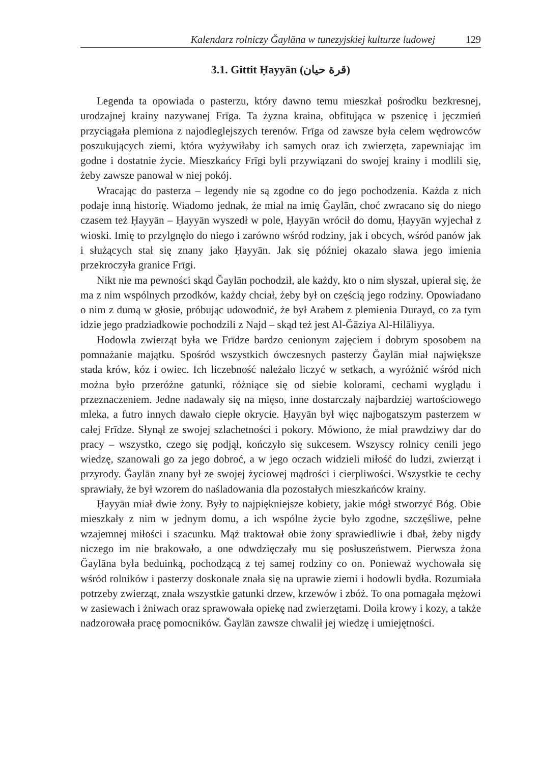Kalendarz rolniczy Ğaylāna w tunezyjskiej kulturze ludowej 129
3.1. Gittit Ḥayyān (قرة حيان)
Legenda ta opowiada o pasterzu, który dawno temu mieszkał pośrodku bezkresnej, urodzajnej krainy nazywanej Frīga. Ta żyzna kraina, obfitująca w pszenicę i jęczmień przyciągała plemiona z najodleglejszych terenów. Frīga od zawsze była celem wędrowców poszukujących ziemi, która wyżywiłaby ich samych oraz ich zwierzęta, zapewniając im godne i dostatnie życie. Mieszkańcy Frīgi byli przywiązani do swojej krainy i modlili się, żeby zawsze panował w niej pokój.
Wracając do pasterza – legendy nie są zgodne co do jego pochodzenia. Każda z nich podaje inną historię. Wiadomo jednak, że miał na imię Ğaylān, choć zwracano się do niego czasem też Ḥayyān – Ḥayyān wyszedł w pole, Ḥayyān wrócił do domu, Ḥayyān wyjechał z wioski. Imię to przylgnęło do niego i zarówno wśród rodziny, jak i obcych, wśród panów jak i służących stał się znany jako Ḥayyān. Jak się później okazało sława jego imienia przekroczyła granice Frīgi.
Nikt nie ma pewności skąd Ğaylān pochodził, ale każdy, kto o nim słyszał, upierał się, że ma z nim wspólnych przodków, każdy chciał, żeby był on częścią jego rodziny. Opowiadano o nim z dumą w głosie, próbując udowodnić, że był Arabem z plemienia Durayd, co za tym idzie jego pradziadkowie pochodzili z Najd – skąd też jest Al-Ğāziya Al-Hilāliyya.
Hodowla zwierząt była we Frīdze bardzo cenionym zajęciem i dobrym sposobem na pomnażanie majątku. Spośród wszystkich ówczesnych pasterzy Ğaylān miał największe stada krów, kóz i owiec. Ich liczebność należało liczyć w setkach, a wyróżnić wśród nich można było przeróżne gatunki, różniące się od siebie kolorami, cechami wyglądu i przeznaczeniem. Jedne nadawały się na mięso, inne dostarczały najbardziej wartościowego mleka, a futro innych dawało ciepłe okrycie. Ḥayyān był więc najbogatszym pasterzem w całej Frīdze. Słynął ze swojej szlachetności i pokory. Mówiono, że miał prawdziwy dar do pracy – wszystko, czego się podjął, kończyło się sukcesem. Wszyscy rolnicy cenili jego wiedzę, szanowali go za jego dobroć, a w jego oczach widzieli miłość do ludzi, zwierząt i przyrody. Ğaylān znany był ze swojej życiowej mądrości i cierpliwości. Wszystkie te cechy sprawiały, że był wzorem do naśladowania dla pozostałych mieszkańców krainy.
Ḥayyān miał dwie żony. Były to najpiękniejsze kobiety, jakie mógł stworzyć Bóg. Obie mieszkały z nim w jednym domu, a ich wspólne życie było zgodne, szczęśliwe, pełne wzajemnej miłości i szacunku. Mąż traktował obie żony sprawiedliwie i dbał, żeby nigdy niczego im nie brakowało, a one odwdzięczały mu się posłuszeństwem. Pierwsza żona Ğaylāna była beduinką, pochodzącą z tej samej rodziny co on. Ponieważ wychowała się wśród rolników i pasterzy doskonale znała się na uprawie ziemi i hodowli bydła. Rozumiała potrzeby zwierząt, znała wszystkie gatunki drzew, krzewów i zbóż. To ona pomagała mężowi w zasiewach i żniwach oraz sprawowała opiekę nad zwierzętami. Doiła krowy i kozy, a także nadzorowała pracę pomocników. Ğaylān zawsze chwalił jej wiedzę i umiejętności.